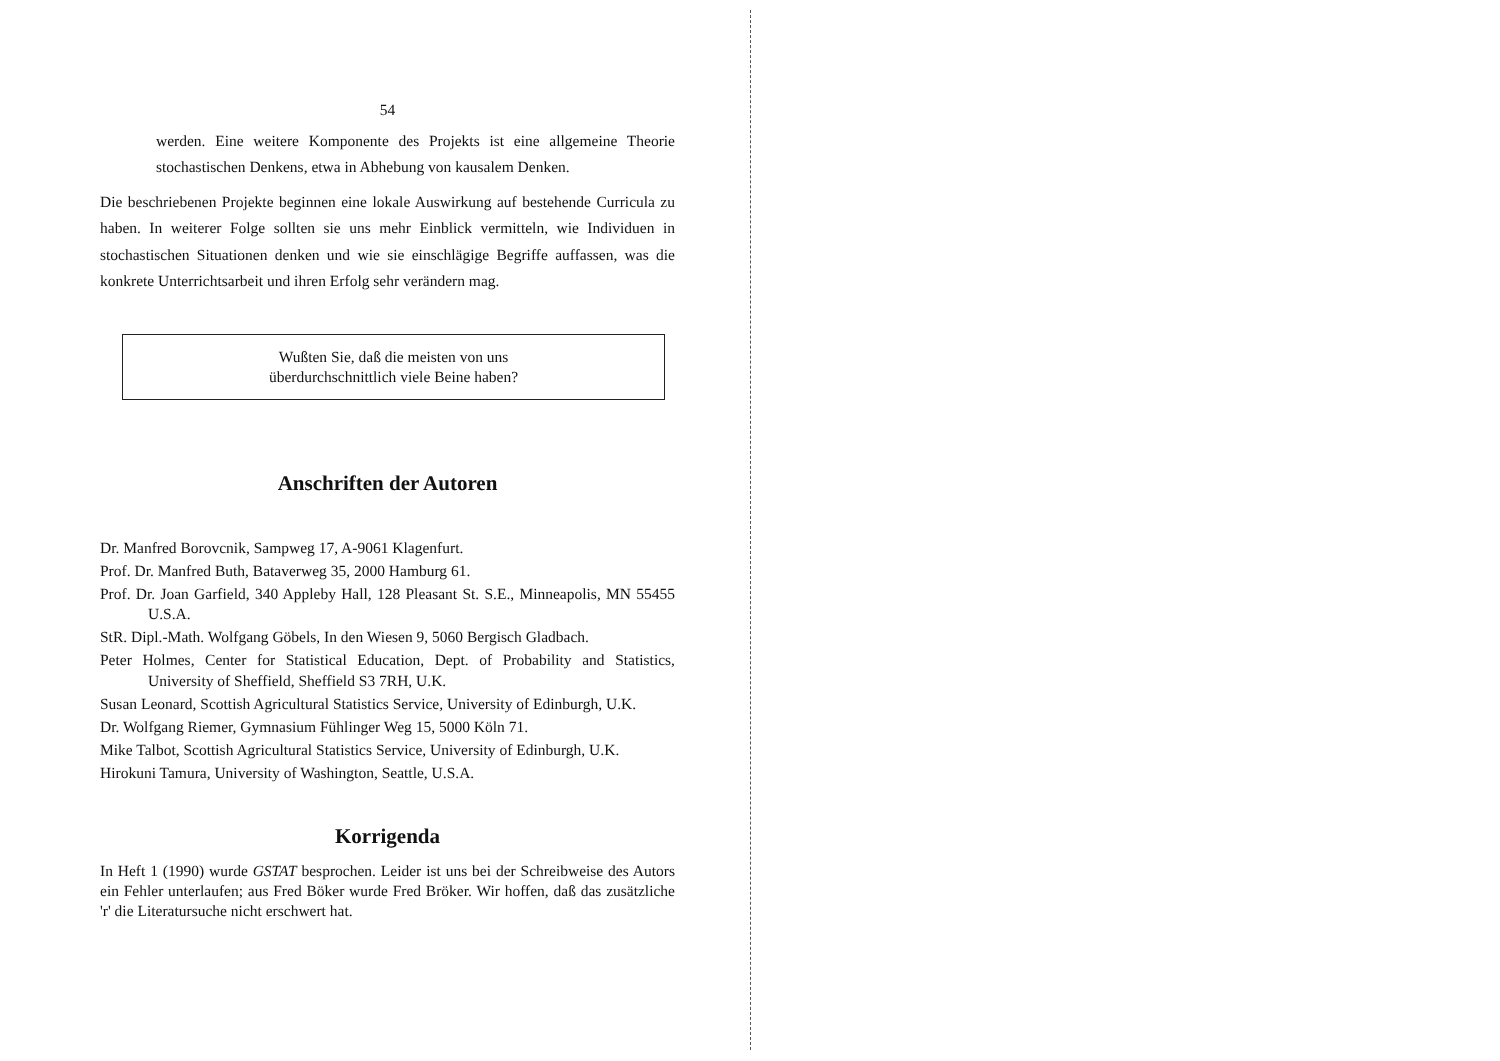54
werden. Eine weitere Komponente des Projekts ist eine allgemeine Theorie stochastischen Denkens, etwa in Abhebung von kausalem Denken.
Die beschriebenen Projekte beginnen eine lokale Auswirkung auf bestehende Curricula zu haben. In weiterer Folge sollten sie uns mehr Einblick vermitteln, wie Individuen in stochastischen Situationen denken und wie sie einschlägige Begriffe auffassen, was die konkrete Unterrichtsarbeit und ihren Erfolg sehr verändern mag.
Wußten Sie, daß die meisten von uns
überdurchschnittlich viele Beine haben?
Anschriften der Autoren
Dr. Manfred Borovcnik, Sampweg 17, A-9061 Klagenfurt.
Prof. Dr. Manfred Buth, Bataverweg 35, 2000 Hamburg 61.
Prof. Dr. Joan Garfield, 340 Appleby Hall, 128 Pleasant St. S.E., Minneapolis, MN 55455 U.S.A.
StR. Dipl.-Math. Wolfgang Göbels, In den Wiesen 9, 5060 Bergisch Gladbach.
Peter Holmes, Center for Statistical Education, Dept. of Probability and Statistics, University of Sheffield, Sheffield S3 7RH, U.K.
Susan Leonard, Scottish Agricultural Statistics Service, University of Edinburgh, U.K.
Dr. Wolfgang Riemer, Gymnasium Fühlinger Weg 15, 5000 Köln 71.
Mike Talbot, Scottish Agricultural Statistics Service, University of Edinburgh, U.K.
Hirokuni Tamura, University of Washington, Seattle, U.S.A.
Korrigenda
In Heft 1 (1990) wurde GSTAT besprochen. Leider ist uns bei der Schreibweise des Autors ein Fehler unterlaufen; aus Fred Böker wurde Fred Bröker. Wir hoffen, daß das zusätzliche 'r' die Literatursuche nicht erschwert hat.